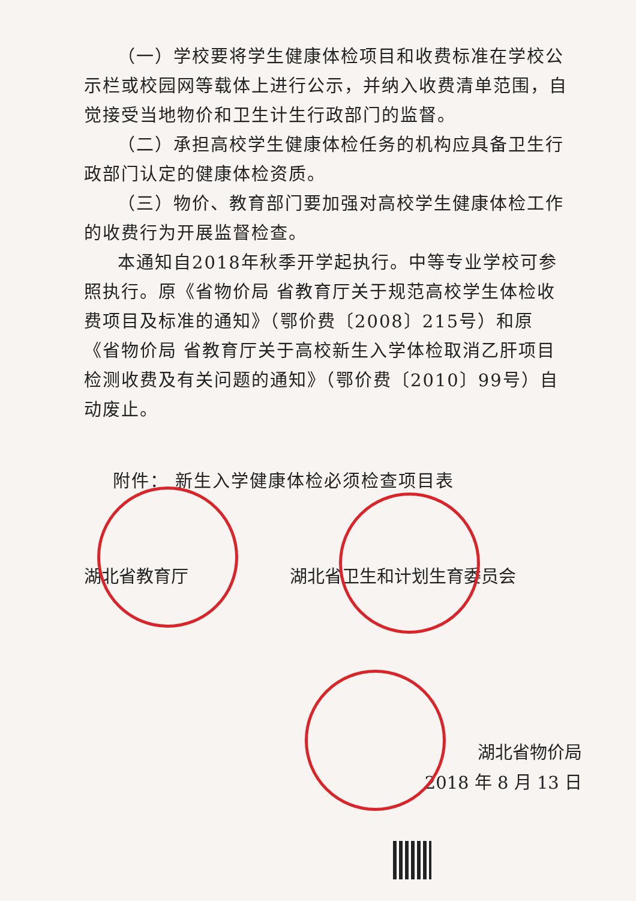（一）学校要将学生健康体检项目和收费标准在学校公示栏或校园网等载体上进行公示，并纳入收费清单范围，自觉接受当地物价和卫生计生行政部门的监督。
（二）承担高校学生健康体检任务的机构应具备卫生行政部门认定的健康体检资质。
（三）物价、教育部门要加强对高校学生健康体检工作的收费行为开展监督检查。
本通知自2018年秋季开学起执行。中等专业学校可参照执行。原《省物价局 省教育厅关于规范高校学生体检收费项目及标准的通知》（鄂价费〔2008〕215号）和原《省物价局 省教育厅关于高校新生入学体检取消乙肝项目检测收费及有关问题的通知》（鄂价费〔2010〕99号）自动废止。
附件： 新生入学健康体检必须检查项目表
湖北省教育厅 湖北省卫生和计划生育委员会
湖北省物价局
2018 年 8 月 13 日